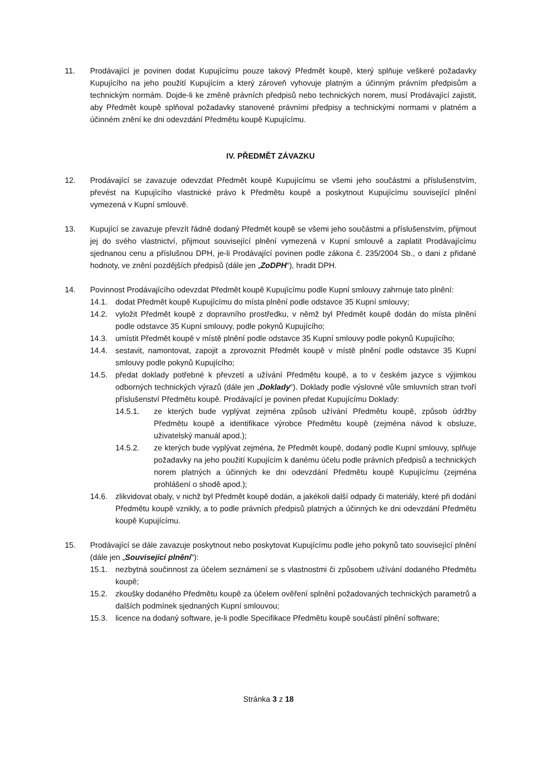11. Prodávající je povinen dodat Kupujícímu pouze takový Předmět koupě, který splňuje veškeré požadavky Kupujícího na jeho použití Kupujícím a který zároveň vyhovuje platným a účinným právním předpisům a technickým normám. Dojde-li ke změně právních předpisů nebo technických norem, musí Prodávající zajistit, aby Předmět koupě splňoval požadavky stanovené právními předpisy a technickými normami v platném a účinném znění ke dni odevzdání Předmětu koupě Kupujícímu.
IV. PŘEDMĚT ZÁVAZKU
12. Prodávající se zavazuje odevzdat Předmět koupě Kupujícímu se všemi jeho součástmi a příslušenstvím, převést na Kupujícího vlastnické právo k Předmětu koupě a poskytnout Kupujícímu související plnění vymezená v Kupní smlouvě.
13. Kupující se zavazuje převzít řádně dodaný Předmět koupě se všemi jeho součástmi a příslušenstvím, přijmout jej do svého vlastnictví, přijmout související plnění vymezená v Kupní smlouvě a zaplatit Prodávajícímu sjednanou cenu a příslušnou DPH, je-li Prodávající povinen podle zákona č. 235/2004 Sb., o dani z přidané hodnoty, ve znění pozdějších předpisů (dále jen „ZoDPH“), hradit DPH.
14. Povinnost Prodávajícího odevzdat Předmět koupě Kupujícímu podle Kupní smlouvy zahrnuje tato plnění:
14.1. dodat Předmět koupě Kupujícímu do místa plnění podle odstavce 35 Kupní smlouvy;
14.2. vyložit Předmět koupě z dopravního prostředku, v němž byl Předmět koupě dodán do místa plnění podle odstavce 35 Kupní smlouvy, podle pokynů Kupujícího;
14.3. umístit Předmět koupě v místě plnění podle odstavce 35 Kupní smlouvy podle pokynů Kupujícího;
14.4. sestavit, namontovat, zapojit a zprovoznit Předmět koupě v místě plnění podle odstavce 35 Kupní smlouvy podle pokynů Kupujícího;
14.5. předat doklady potřebné k převzetí a užívání Předmětu koupě, a to v českém jazyce s výjimkou odborných technických výrazů (dále jen „Doklady“). Doklady podle výslovné vůle smluvních stran tvoří příslušenství Předmětu koupě. Prodávající je povinen předat Kupujícímu Doklady:
14.5.1. ze kterých bude vyplývat zejména způsob užívání Předmětu koupě, způsob údržby Předmětu koupě a identifikace výrobce Předmětu koupě (zejména návod k obsluze, uživatelský manuál apod.);
14.5.2. ze kterých bude vyplývat zejména, že Předmět koupě, dodaný podle Kupní smlouvy, splňuje požadavky na jeho použití Kupujícím k danému účelu podle právních předpisů a technických norem platných a účinných ke dni odevzdání Předmětu koupě Kupujícímu (zejména prohlášení o shodě apod.);
14.6. zlikvidovat obaly, v nichž byl Předmět koupě dodán, a jakékoli další odpady či materiály, které při dodání Předmětu koupě vznikly, a to podle právních předpisů platných a účinných ke dni odevzdání Předmětu koupě Kupujícímu.
15. Prodávající se dále zavazuje poskytnout nebo poskytovat Kupujícímu podle jeho pokynů tato související plnění (dále jen „Související plnění“):
15.1. nezbytná součinnost za účelem seznámení se s vlastnostmi či způsobem užívání dodaného Předmětu koupě;
15.2. zkoušky dodaného Předmětu koupě za účelem ověření splnění požadovaných technických parametrů a dalších podmínek sjednaných Kupní smlouvou;
15.3. licence na dodaný software, je-li podle Specifikace Předmětu koupě součástí plnění software;
Stránka 3 z 18